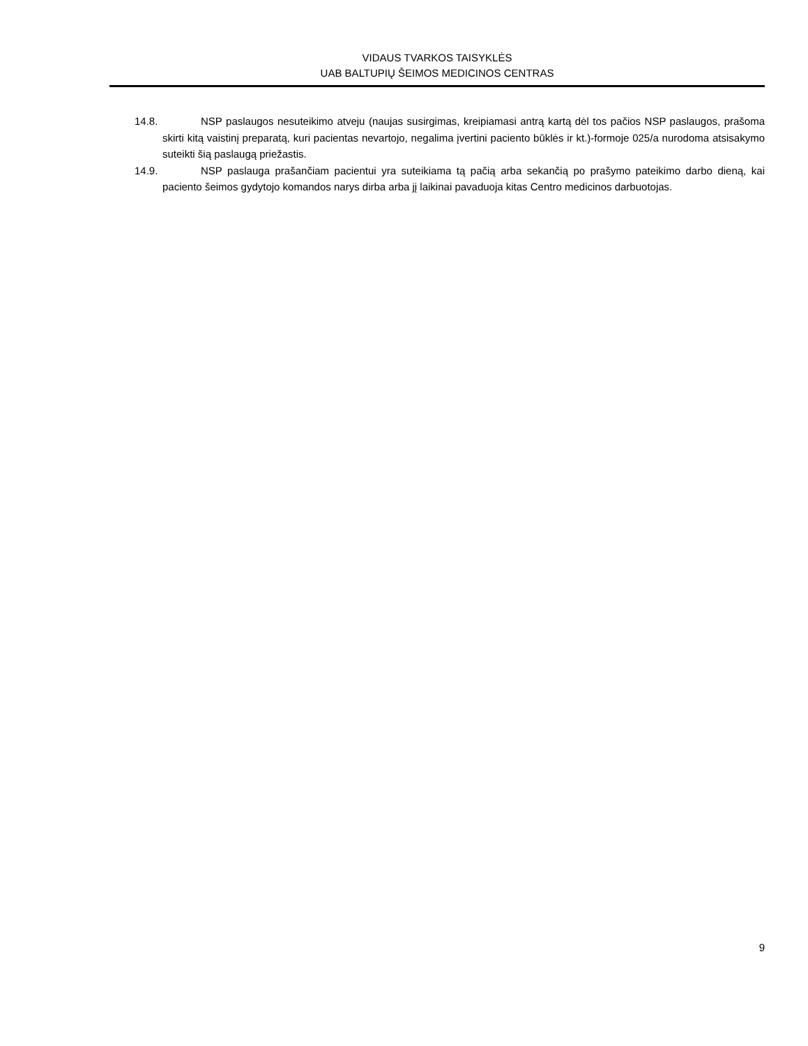VIDAUS TVARKOS TAISYKLĖS
UAB BALTUPIŲ ŠEIMOS MEDICINOS CENTRAS
14.8. NSP paslaugos nesuteikimo atveju (naujas susirgimas, kreipiamasi antrą kartą dėl tos pačios NSP paslaugos, prašoma skirti kitą vaistinį preparatą, kuri pacientas nevartojo, negalima įvertini paciento būklės ir kt.)-formoje 025/a nurodoma atsisakymo suteikti šią paslaugą priežastis.
14.9. NSP paslauga prašančiam pacientui yra suteikiama tą pačią arba sekančią po prašymo pateikimo darbo dieną, kai paciento šeimos gydytojo komandos narys dirba arba jį laikinai pavaduoja kitas Centro medicinos darbuotojas.
9